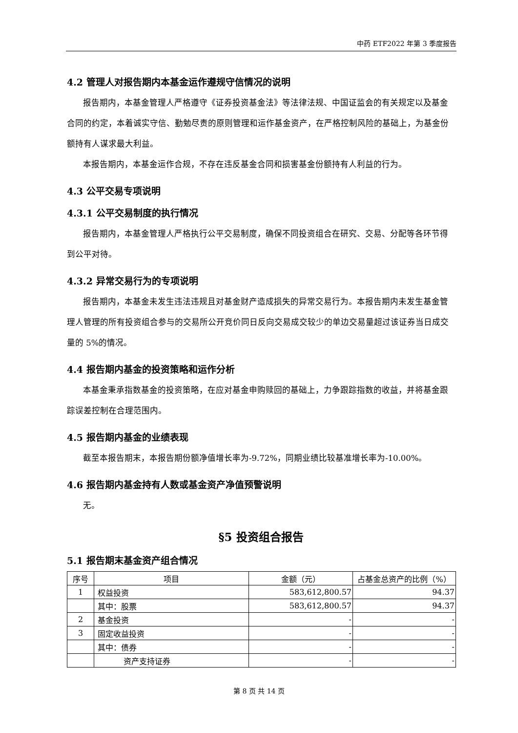中药 ETF2022 年第 3 季度报告
4.2 管理人对报告期内本基金运作遵规守信情况的说明
报告期内，本基金管理人严格遵守《证券投资基金法》等法律法规、中国证监会的有关规定以及基金合同的约定，本着诚实守信、勤勉尽责的原则管理和运作基金资产，在严格控制风险的基础上，为基金份额持有人谋求最大利益。
本报告期内，本基金运作合规，不存在违反基金合同和损害基金份额持有人利益的行为。
4.3 公平交易专项说明
4.3.1 公平交易制度的执行情况
报告期内，本基金管理人严格执行公平交易制度，确保不同投资组合在研究、交易、分配等各环节得到公平对待。
4.3.2 异常交易行为的专项说明
报告期内，本基金未发生违法违规且对基金财产造成损失的异常交易行为。本报告期内未发生基金管理人管理的所有投资组合参与的交易所公开竞价同日反向交易成交较少的单边交易量超过该证券当日成交量的 5%的情况。
4.4 报告期内基金的投资策略和运作分析
本基金秉承指数基金的投资策略，在应对基金申购赎回的基础上，力争跟踪指数的收益，并将基金跟踪误差控制在合理范围内。
4.5 报告期内基金的业绩表现
截至本报告期末，本报告期份额净值增长率为-9.72%，同期业绩比较基准增长率为-10.00%。
4.6 报告期内基金持有人数或基金资产净值预警说明
无。
§5 投资组合报告
5.1 报告期末基金资产组合情况
| 序号 | 项目 | 金额（元） | 占基金总资产的比例（%） |
| --- | --- | --- | --- |
| 1 | 权益投资 | 583,612,800.57 | 94.37 |
| | 其中：股票 | 583,612,800.57 | 94.37 |
| 2 | 基金投资 | - | - |
| 3 | 固定收益投资 | - | - |
| | 其中：债券 | - | - |
| | 资产支持证券 | - | - |
第 8 页 共 14 页